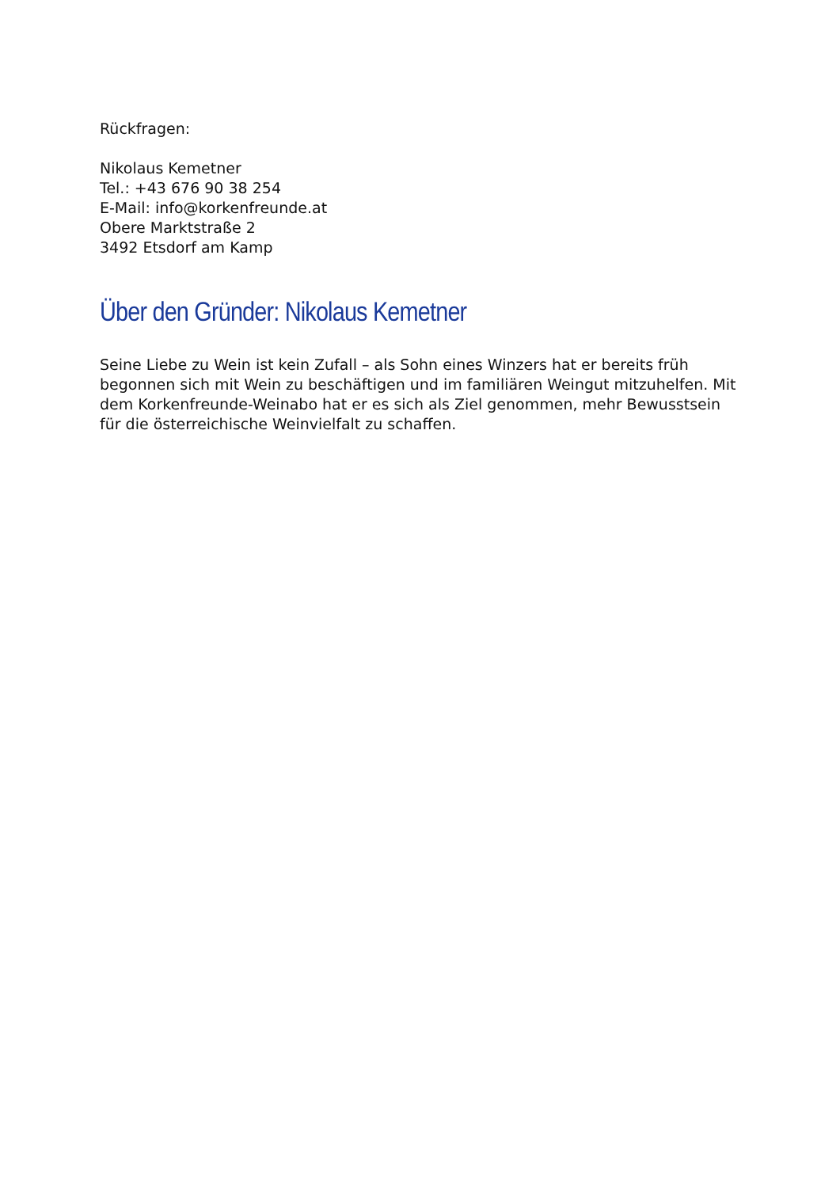Rückfragen:
Nikolaus Kemetner
Tel.: +43 676 90 38 254
E-Mail: info@korkenfreunde.at
Obere Marktstraße 2
3492 Etsdorf am Kamp
Über den Gründer: Nikolaus Kemetner
Seine Liebe zu Wein ist kein Zufall – als Sohn eines Winzers hat er bereits früh begonnen sich mit Wein zu beschäftigen und im familiären Weingut mitzuhelfen. Mit dem Korkenfreunde-Weinabo hat er es sich als Ziel genommen, mehr Bewusstsein für die österreichische Weinvielfalt zu schaffen.